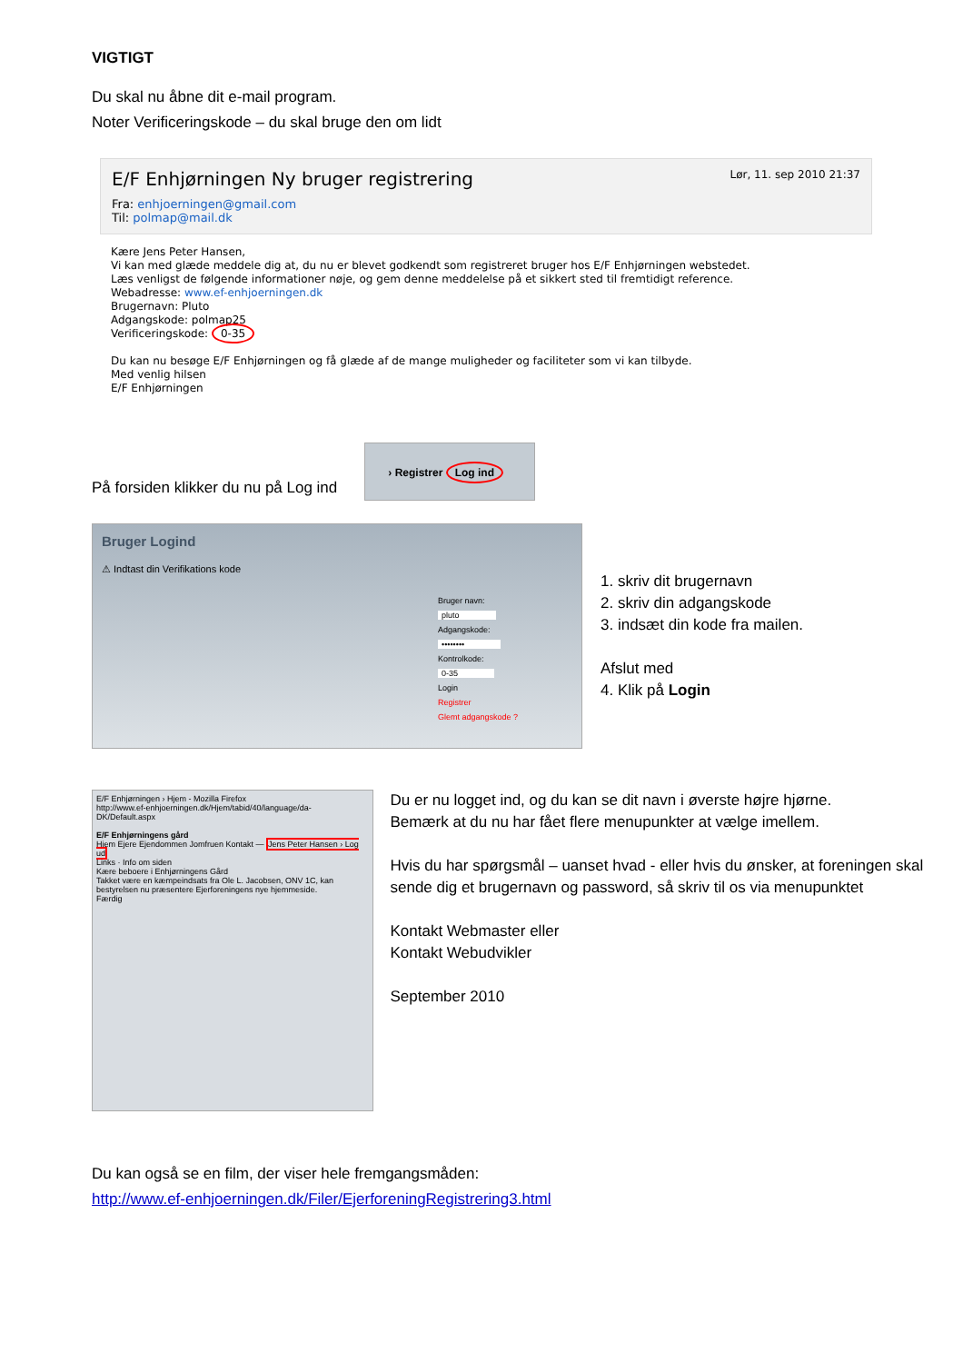VIGTIGT
Du skal nu åbne dit e-mail program.
Noter Verificeringskode – du skal bruge den om lidt
E/F Enhjørningen Ny bruger registrering Lør, 11. sep 2010 21:37
Fra: enhjoerningen@gmail.com
Til: polmap@mail.dk
Kære Jens Peter Hansen,
Vi kan med glæde meddele dig at, du nu er blevet godkendt som registreret bruger hos E/F Enhjørningen webstedet.
Læs venligst de følgende informationer nøje, og gem denne meddelelse på et sikkert sted til fremtidigt reference.
Webadresse: www.ef-enhjoerningen.dk
Brugernavn: Pluto
Adgangskode: polmap25
Verificeringskode: 0-35
Du kan nu besøge E/F Enhjørningen og få glæde af de mange muligheder og faciliteter som vi kan tilbyde.
Med venlig hilsen
E/F Enhjørningen
På forsiden klikker du nu på Log ind
› Registrer Log ind
Bruger Logind
⚠ Indtast din Verifikations kode
Bruger navn:
pluto
Adgangskode:
••••••••
Kontrolkode:
0-35
Login
Registrer
Glemt adgangskode ?
1. skriv dit brugernavn
2. skriv din adgangskode
3. indsæt din kode fra mailen.
Afslut med
4. Klik på Login
E/F Enhjørningen › Hjem - Mozilla Firefox
http://www.ef-enhjoerningen.dk/Hjem/tabid/40/language/da-DK/Default.aspx
E/F Enhjørningens gård
Hjem Ejere Ejendommen Jomfruen Kontakt — Jens Peter Hansen › Log ud
Links · Info om siden
Kære beboere i Enhjørningens Gård
Takket være en kæmpeindsats fra Ole L. Jacobsen, ONV 1C, kan bestyrelsen nu præsentere Ejerforeningens nye hjemmeside.
Færdig
Du er nu logget ind, og du kan se dit navn i øverste højre hjørne.
Bemærk at du nu har fået flere menupunkter at vælge imellem.
Hvis du har spørgsmål – uanset hvad - eller hvis du ønsker, at foreningen skal sende dig et brugernavn og password, så skriv til os via menupunktet
Kontakt Webmaster eller
Kontakt Webudvikler
September 2010
Du kan også se en film, der viser hele fremgangsmåden:
http://www.ef-enhjoerningen.dk/Filer/EjerforeningRegistrering3.html